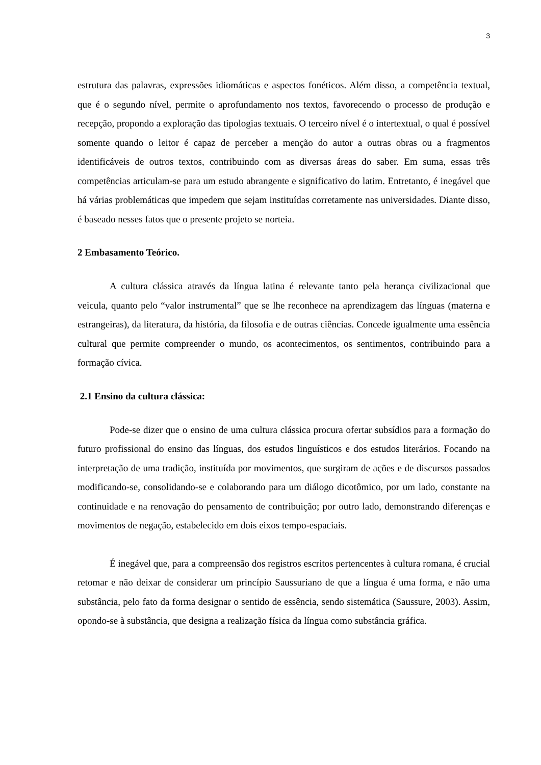3
estrutura das palavras, expressões idiomáticas e aspectos fonéticos. Além disso, a competência textual, que é o segundo nível, permite o aprofundamento nos textos, favorecendo o processo de produção e recepção, propondo a exploração das tipologias textuais. O terceiro nível é o intertextual, o qual é possível somente quando o leitor é capaz de perceber a menção do autor a outras obras ou a fragmentos identificáveis de outros textos, contribuindo com as diversas áreas do saber. Em suma, essas três competências articulam-se para um estudo abrangente e significativo do latim. Entretanto, é inegável que há várias problemáticas que impedem que sejam instituídas corretamente nas universidades. Diante disso, é baseado nesses fatos que o presente projeto se norteia.
2 Embasamento Teórico.
A cultura clássica através da língua latina é relevante tanto pela herança civilizacional que veicula, quanto pelo “valor instrumental” que se lhe reconhece na aprendizagem das línguas (materna e estrangeiras), da literatura, da história, da filosofia e de outras ciências. Concede igualmente uma essência cultural que permite compreender o mundo, os acontecimentos, os sentimentos, contribuindo para a formação cívica.
2.1 Ensino da cultura clássica:
Pode-se dizer que o ensino de uma cultura clássica procura ofertar subsídios para a formação do futuro profissional do ensino das línguas, dos estudos linguísticos e dos estudos literários. Focando na interpretação de uma tradição, instituída por movimentos, que surgiram de ações e de discursos passados modificando-se, consolidando-se e colaborando para um diálogo dicotômico, por um lado, constante na continuidade e na renovação do pensamento de contribuição; por outro lado, demonstrando diferenças e movimentos de negação, estabelecido em dois eixos tempo-espaciais.
É inegável que, para a compreensão dos registros escritos pertencentes à cultura romana, é crucial retomar e não deixar de considerar um princípio Saussuriano de que a língua é uma forma, e não uma substância, pelo fato da forma designar o sentido de essência, sendo sistemática (Saussure, 2003). Assim, opondo-se à substância, que designa a realização física da língua como substância gráfica.